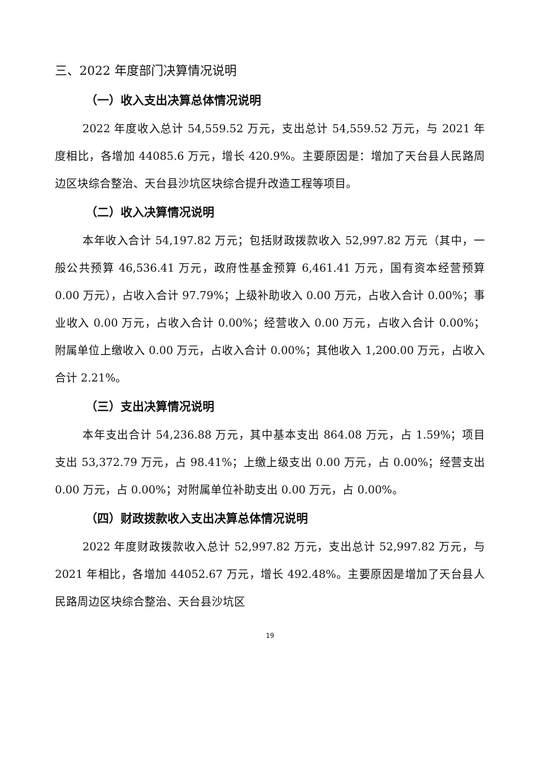三、2022 年度部门决算情况说明
（一）收入支出决算总体情况说明
2022 年度收入总计 54,559.52 万元，支出总计 54,559.52 万元，与 2021 年度相比，各增加 44085.6 万元，增长 420.9%。主要原因是：增加了天台县人民路周边区块综合整治、天台县沙坑区块综合提升改造工程等项目。
（二）收入决算情况说明
本年收入合计 54,197.82 万元；包括财政拨款收入 52,997.82 万元（其中，一般公共预算 46,536.41 万元，政府性基金预算 6,461.41 万元，国有资本经营预算 0.00 万元），占收入合计 97.79%；上级补助收入 0.00 万元，占收入合计 0.00%；事业收入 0.00 万元，占收入合计 0.00%；经营收入 0.00 万元，占收入合计 0.00%；附属单位上缴收入 0.00 万元，占收入合计 0.00%；其他收入 1,200.00 万元，占收入合计 2.21%。
（三）支出决算情况说明
本年支出合计 54,236.88 万元，其中基本支出 864.08 万元，占 1.59%；项目支出 53,372.79 万元，占 98.41%；上缴上级支出 0.00 万元，占 0.00%；经营支出 0.00 万元，占 0.00%；对附属单位补助支出 0.00 万元，占 0.00%。
（四）财政拨款收入支出决算总体情况说明
2022 年度财政拨款收入总计 52,997.82 万元，支出总计 52,997.82 万元，与 2021 年相比，各增加 44052.67 万元，增长 492.48%。主要原因是增加了天台县人民路周边区块综合整治、天台县沙坑区
19